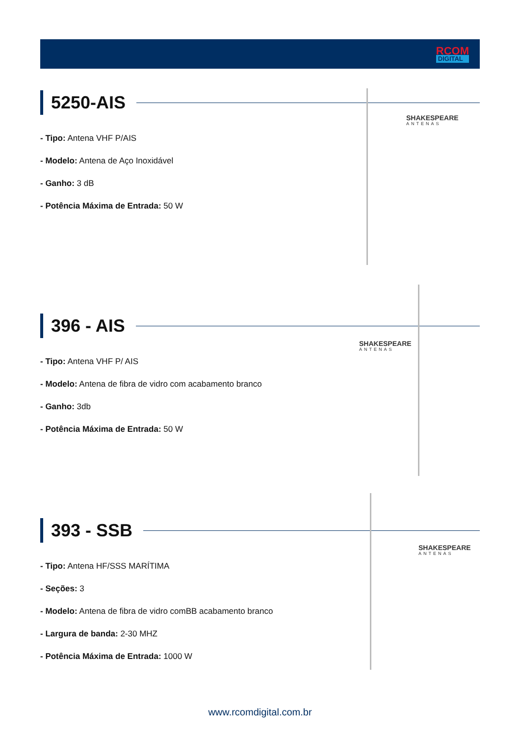RCOM
DIGITAL
5250-AIS
- Tipo: Antena VHF P/AIS
- Modelo: Antena de Aço Inoxidável
- Ganho: 3 dB
- Potência Máxima de Entrada: 50 W
SHAKESPEARE
ANTENAS
396 - AIS
- Tipo: Antena VHF P/ AIS
- Modelo: Antena de fibra de vidro com acabamento branco
- Ganho: 3db
- Potência Máxima de Entrada: 50 W
SHAKESPEARE
ANTENAS
393 - SSB
- Tipo: Antena HF/SSS MARÍTIMA
- Seções: 3
- Modelo: Antena de fibra de vidro comBB acabamento branco
- Largura de banda: 2-30 MHZ
- Potência Máxima de Entrada: 1000 W
SHAKESPEARE
ANTENAS
www.rcomdigital.com.br